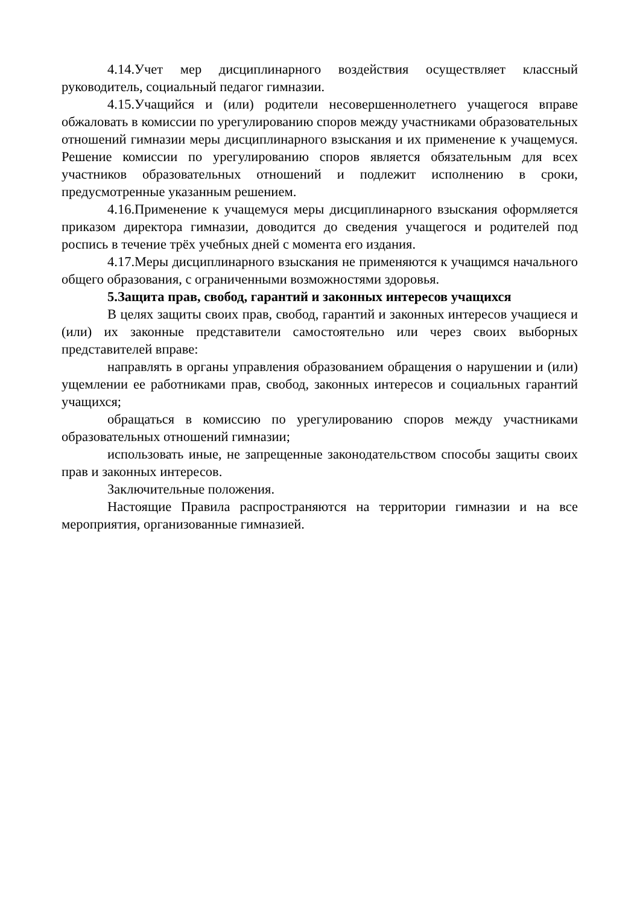4.14.Учет мер дисциплинарного воздействия осуществляет классный руководитель, социальный педагог гимназии.
4.15.Учащийся и (или) родители несовершеннолетнего учащегося вправе обжаловать в комиссии по урегулированию споров между участниками образовательных отношений гимназии меры дисциплинарного взыскания и их применение к учащемуся. Решение комиссии по урегулированию споров является обязательным для всех участников образовательных отношений и подлежит исполнению в сроки, предусмотренные указанным решением.
4.16.Применение к учащемуся меры дисциплинарного взыскания оформляется приказом директора гимназии, доводится до сведения учащегося и родителей под роспись в течение трёх учебных дней с момента его издания.
4.17.Меры дисциплинарного взыскания не применяются к учащимся начального общего образования, с ограниченными возможностями здоровья.
5.Защита прав, свобод, гарантий и законных интересов учащихся
В целях защиты своих прав, свобод, гарантий и законных интересов учащиеся и (или) их законные представители самостоятельно или через своих выборных представителей вправе:
направлять в органы управления образованием обращения о нарушении и (или) ущемлении ее работниками прав, свобод, законных интересов и социальных гарантий учащихся;
обращаться в комиссию по урегулированию споров между участниками образовательных отношений гимназии;
использовать иные, не запрещенные законодательством способы защиты своих прав и законных интересов.
Заключительные положения.
Настоящие Правила распространяются на территории гимназии и на все мероприятия, организованные гимназией.